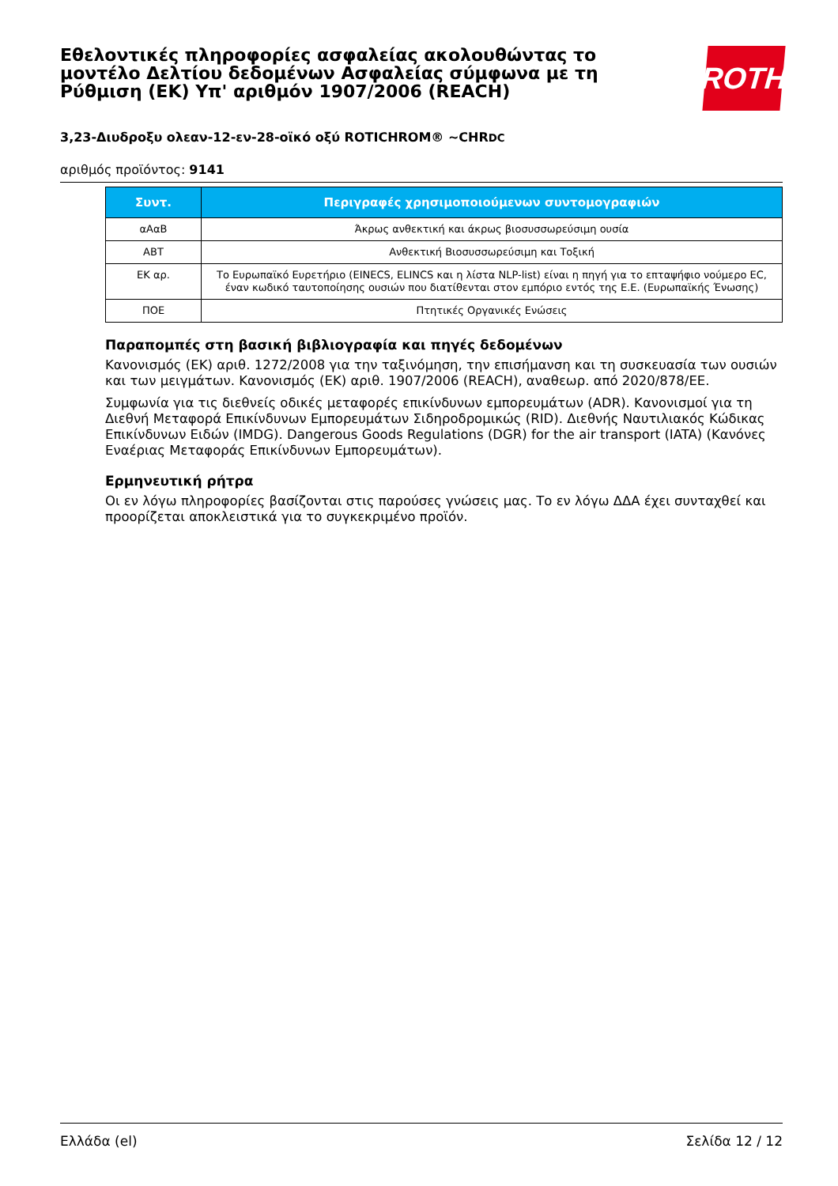Εθελοντικές πληροφορίες ασφαλείας ακολουθώντας το μοντέλο Δελτίου δεδομένων Ασφαλείας σύμφωνα με τη Ρύθμιση (ΕΚ) Υπ' αριθμόν 1907/2006 (REACH)
ROTH
3,23-Διυδροξυ ολεαν-12-εν-28-οϊκό οξύ ROTICHROM® ~CHRDC
αριθμός προϊόντος: 9141
| Συντ. | Περιγραφές χρησιμοποιούμενων συντομογραφιών |
| --- | --- |
| αΑαΒ | Άκρως ανθεκτική και άκρως βιοσυσσωρεύσιμη ουσία |
| ΑΒΤ | Ανθεκτική Βιοσυσσωρεύσιμη και Τοξική |
| ΕΚ αρ. | Το Ευρωπαϊκό Ευρετήριο (EINECS, ELINCS και η λίστα NLP-list) είναι η πηγή για το επταψήφιο νούμερο EC, έναν κωδικό ταυτοποίησης ουσιών που διατίθενται στον εμπόριο εντός της Ε.Ε. (Ευρωπαϊκής Ένωσης) |
| ΠΟΕ | Πτητικές Οργανικές Ενώσεις |
Παραπομπές στη βασική βιβλιογραφία και πηγές δεδομένων
Κανονισμός (ΕΚ) αριθ. 1272/2008 για την ταξινόμηση, την επισήμανση και τη συσκευασία των ουσιών και των μειγμάτων. Κανονισμός (ΕΚ) αριθ. 1907/2006 (REACH), αναθεωρ. από 2020/878/ΕΕ.
Συμφωνία για τις διεθνείς οδικές μεταφορές επικίνδυνων εμπορευμάτων (ADR). Κανονισμοί για τη Διεθνή Μεταφορά Επικίνδυνων Εμπορευμάτων Σιδηροδρομικώς (RID). Διεθνής Ναυτιλιακός Κώδικας Επικίνδυνων Ειδών (IMDG). Dangerous Goods Regulations (DGR) for the air transport (IATA) (Κανόνες Εναέριας Μεταφοράς Επικίνδυνων Εμπορευμάτων).
Ερμηνευτική ρήτρα
Οι εν λόγω πληροφορίες βασίζονται στις παρούσες γνώσεις μας. Το εν λόγω ΔΔΑ έχει συνταχθεί και προορίζεται αποκλειστικά για το συγκεκριμένο προϊόν.
Ελλάδα (el) Σελίδα 12 / 12